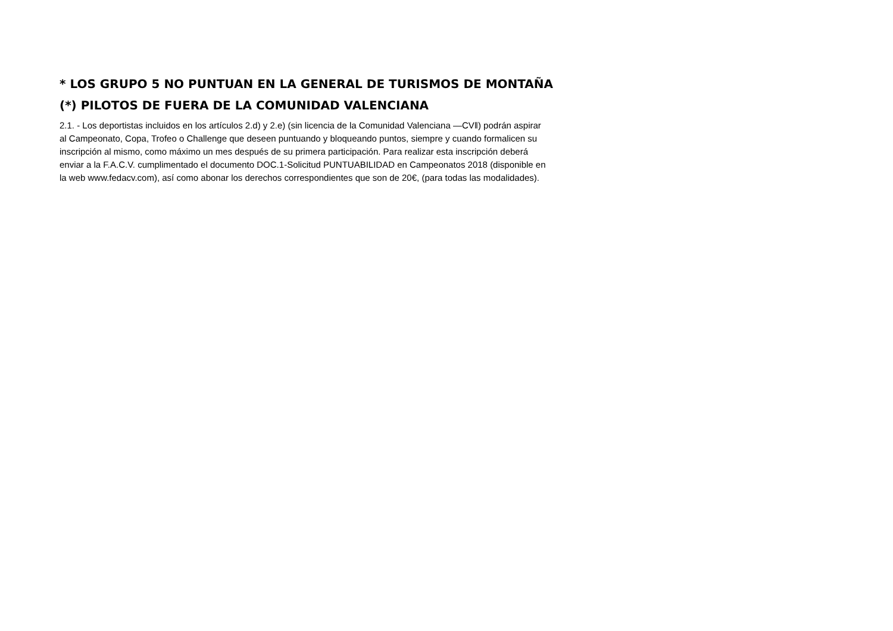* LOS GRUPO 5 NO PUNTUAN EN LA GENERAL DE TURISMOS DE MONTAÑA
(*) PILOTOS DE FUERA DE LA COMUNIDAD VALENCIANA
2.1. - Los deportistas incluidos en los artículos 2.d) y 2.e) (sin licencia de la Comunidad Valenciana —CV‖) podrán aspirar
al Campeonato, Copa, Trofeo o Challenge que deseen puntuando y bloqueando puntos, siempre y cuando formalicen su
inscripción al mismo, como máximo un mes después de su primera participación. Para realizar esta inscripción deberá
enviar a la F.A.C.V. cumplimentado el documento DOC.1-Solicitud PUNTUABILIDAD en Campeonatos 2018 (disponible en
la web www.fedacv.com), así como abonar los derechos correspondientes que son de 20€, (para todas las modalidades).